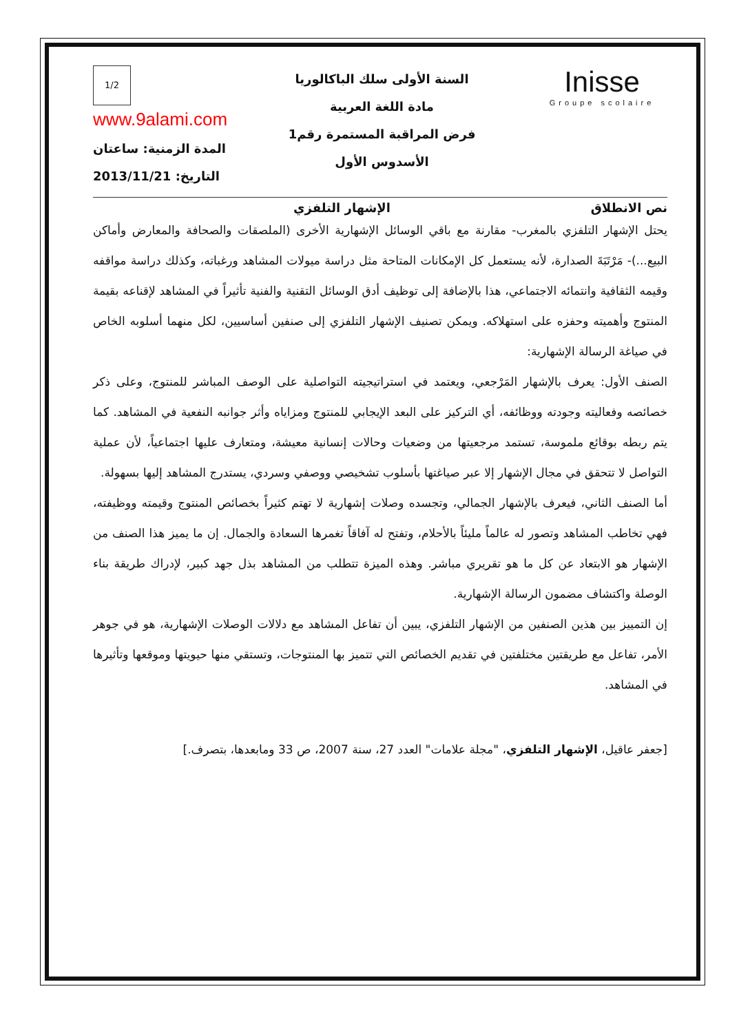Inisse
Groupe scolaire
السنة الأولى سلك الباكالوريا
مادة اللغة العربية
فرض المراقبة المستمرة رقم1
الأسدوس الأول
1/2
www.9alami.com
المدة الزمنية: ساعتان
التاريخ: 2013/11/21
نص الانطلاق الإشهار التلفزي
يحتل الإشهار التلفزي بالمغرب- مقارنة مع باقي الوسائل الإشهارية الأخرى (الملصقات والصحافة والمعارض وأماكن البيع...)- مَرْتَبَةَ الصدارة، لأنه يستعمل كل الإمكانات المتاحة مثل دراسة ميولات المشاهد ورغباته، وكذلك دراسة مواقفه وقيمه الثقافية وانتمائه الاجتماعي، هذا بالإضافة إلى توظيف أدق الوسائل التقنية والفنية تأثيراً في المشاهد لإقناعه بقيمة المنتوج وأهميته وحفزه على استهلاكه. ويمكن تصنيف الإشهار التلفزي إلى صنفين أساسيين، لكل منهما أسلوبه الخاص في صياغة الرسالة الإشهارية:
الصنف الأول: يعرف بالإشهار المَرْجعي، ويعتمد في استراتيجيته التواصلية على الوصف المباشر للمنتوج، وعلى ذكر خصائصه وفعاليته وجودته ووظائفه، أي التركيز على البعد الإيجابي للمنتوج ومزاياه وأثر جوانبه النفعية في المشاهد. كما يتم ربطه بوقائع ملموسة، تستمد مرجعيتها من وضعيات وحالات إنسانية معيشة، ومتعارف عليها اجتماعياً، لأن عملية التواصل لا تتحقق في مجال الإشهار إلا عبر صياغتها بأسلوب تشخيصي ووصفي وسردي، يستدرج المشاهد إليها بسهولة.
أما الصنف الثاني، فيعرف بالإشهار الجمالي، وتجسده وصلات إشهارية لا تهتم كثيراً بخصائص المنتوج وقيمته ووظيفته، فهي تخاطب المشاهد وتصور له عالماً مليئاً بالأحلام، وتفتح له آفاقاً تغمرها السعادة والجمال. إن ما يميز هذا الصنف من الإشهار هو الابتعاد عن كل ما هو تقريري مباشر. وهذه الميزة تتطلب من المشاهد بذل جهد كبير، لإدراك طريقة بناء الوصلة واكتشاف مضمون الرسالة الإشهارية.
إن التمييز بين هذين الصنفين من الإشهار التلفزي، يبين أن تفاعل المشاهد مع دلالات الوصلات الإشهارية، هو في جوهر الأمر، تفاعل مع طريقتين مختلفتين في تقديم الخصائص التي تتميز بها المنتوجات، وتستقي منها حيويتها وموقعها وتأثيرها في المشاهد.
[جعفر عاقيل، الإشهار التلفزي، "مجلة علامات" العدد 27، سنة 2007، ص 33 ومابعدها، بتصرف.]